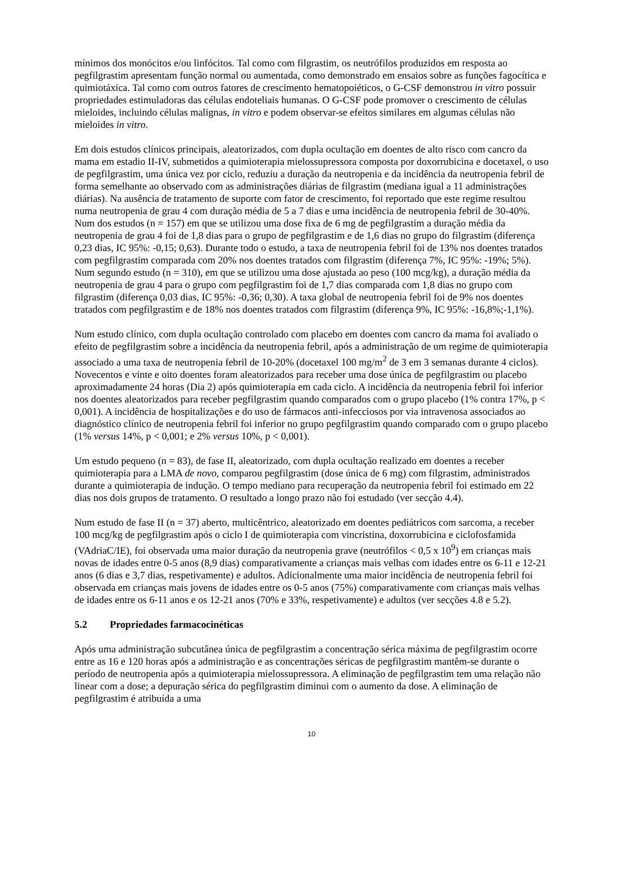mínimos dos monócitos e/ou linfócitos. Tal como com filgrastim, os neutrófilos produzidos em resposta ao pegfilgrastim apresentam função normal ou aumentada, como demonstrado em ensaios sobre as funções fagocítica e quimiotáxica. Tal como com outros fatores de crescimento hematopoiéticos, o G-CSF demonstrou in vitro possuir propriedades estimuladoras das células endoteliais humanas. O G-CSF pode promover o crescimento de células mieloides, incluindo células malignas, in vitro e podem observar-se efeitos similares em algumas células não mieloides in vitro.
Em dois estudos clínicos principais, aleatorizados, com dupla ocultação em doentes de alto risco com cancro da mama em estadio II-IV, submetidos a quimioterapia mielossupressora composta por doxorrubicina e docetaxel, o uso de pegfilgrastim, uma única vez por ciclo, reduziu a duração da neutropenia e da incidência da neutropenia febril de forma semelhante ao observado com as administrações diárias de filgrastim (mediana igual a 11 administrações diárias). Na ausência de tratamento de suporte com fator de crescimento, foi reportado que este regime resultou numa neutropenia de grau 4 com duração média de 5 a 7 dias e uma incidência de neutropenia febril de 30-40%. Num dos estudos (n = 157) em que se utilizou uma dose fixa de 6 mg de pegfilgrastim a duração média da neutropenia de grau 4 foi de 1,8 dias para o grupo de pegfilgrastim e de 1,6 dias no grupo do filgrastim (diferença 0,23 dias, IC 95%: -0,15; 0,63). Durante todo o estudo, a taxa de neutropenia febril foi de 13% nos doentes tratados com pegfilgrastim comparada com 20% nos doentes tratados com filgrastim (diferença 7%, IC 95%: -19%; 5%). Num segundo estudo (n = 310), em que se utilizou uma dose ajustada ao peso (100 mcg/kg), a duração média da neutropenia de grau 4 para o grupo com pegfilgrastim foi de 1,7 dias comparada com 1,8 dias no grupo com filgrastim (diferença 0,03 dias, IC 95%: -0,36; 0,30). A taxa global de neutropenia febril foi de 9% nos doentes tratados com pegfilgrastim e de 18% nos doentes tratados com filgrastim (diferença 9%, IC 95%: -16,8%;-1,1%).
Num estudo clínico, com dupla ocultação controlado com placebo em doentes com cancro da mama foi avaliado o efeito de pegfilgrastim sobre a incidência da neutropenia febril, após a administração de um regime de quimioterapia associado a uma taxa de neutropenia febril de 10-20% (docetaxel 100 mg/m<sup>2</sup> de 3 em 3 semanas durante 4 ciclos). Novecentos e vinte e oito doentes foram aleatorizados para receber uma dose única de pegfilgrastim ou placebo aproximadamente 24 horas (Dia 2) após quimioterapia em cada ciclo. A incidência da neutropenia febril foi inferior nos doentes aleatorizados para receber pegfilgrastim quando comparados com o grupo placebo (1% contra 17%, p < 0,001). A incidência de hospitalizações e do uso de fármacos anti-infecciosos por via intravenosa associados ao diagnóstico clínico de neutropenia febril foi inferior no grupo pegfilgrastim quando comparado com o grupo placebo (1% versus 14%, p < 0,001; e 2% versus 10%, p < 0,001).
Um estudo pequeno (n = 83), de fase II, aleatorizado, com dupla ocultação realizado em doentes a receber quimioterapia para a LMA de novo, comparou pegfilgrastim (dose única de 6 mg) com filgrastim, administrados durante a quimioterapia de indução. O tempo mediano para recuperação da neutropenia febril foi estimado em 22 dias nos dois grupos de tratamento. O resultado a longo prazo não foi estudado (ver secção 4.4).
Num estudo de fase II (n = 37) aberto, multicêntrico, aleatorizado em doentes pediátricos com sarcoma, a receber 100 mcg/kg de pegfilgrastim após o ciclo I de quimioterapia com vincristina, doxorrubicina e ciclofosfamida (VAdriaC/IE), foi observada uma maior duração da neutropenia grave (neutrófilos < 0,5 x 10<sup>9</sup>) em crianças mais novas de idades entre 0-5 anos (8,9 dias) comparativamente a crianças mais velhas com idades entre os 6-11 e 12-21 anos (6 dias e 3,7 dias, respetivamente) e adultos. Adicionalmente uma maior incidência de neutropenia febril foi observada em crianças mais jovens de idades entre os 0-5 anos (75%) comparativamente com crianças mais velhas de idades entre os 6-11 anos e os 12-21 anos (70% e 33%, respetivamente) e adultos (ver secções 4.8 e 5.2).
5.2 Propriedades farmacocinéticas
Após uma administração subcutânea única de pegfilgrastim a concentração sérica máxima de pegfilgrastim ocorre entre as 16 e 120 horas após a administração e as concentrações séricas de pegfilgrastim mantêm-se durante o período de neutropenia após a quimioterapia mielossupressora. A eliminação de pegfilgrastim tem uma relação não linear com a dose; a depuração sérica do pegfilgrastim diminui com o aumento da dose. A eliminação de pegfilgrastim é atribuída a uma
10